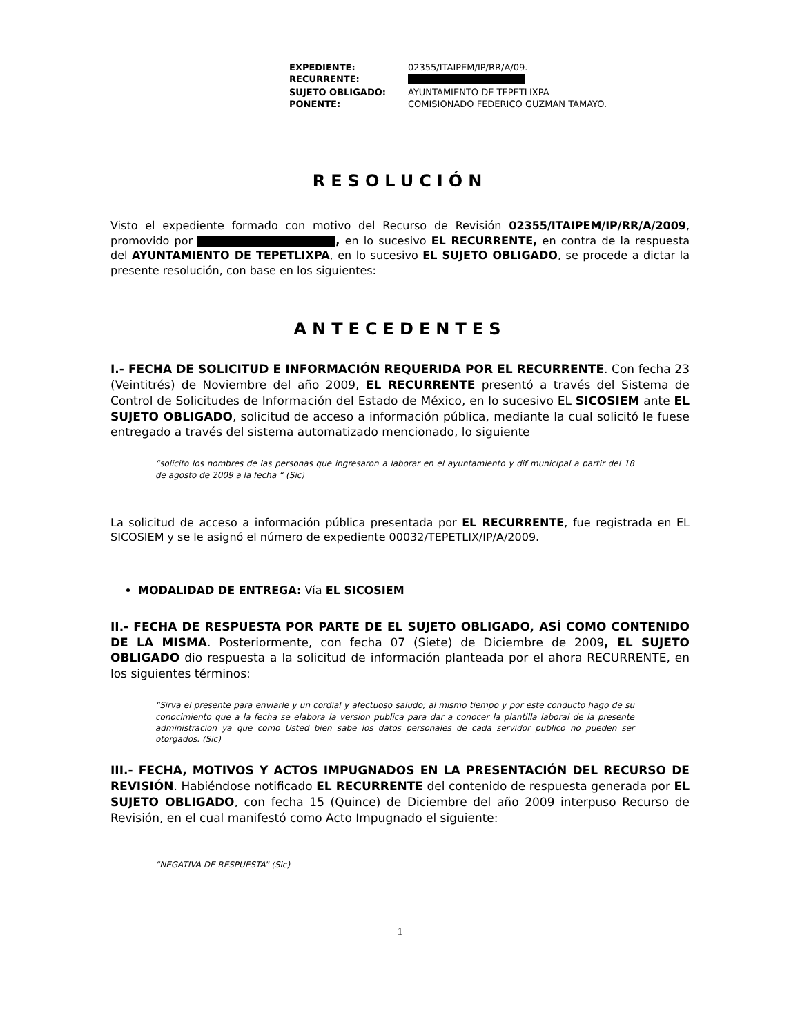| EXPEDIENTE: | 02355/ITAIPEM/IP/RR/A/09. |
| RECURRENTE: | |
| SUJETO OBLIGADO: | AYUNTAMIENTO DE TEPETLIXPA |
| PONENTE: | COMISIONADO FEDERICO GUZMAN TAMAYO. |
RESOLUCIÓN
Visto el expediente formado con motivo del Recurso de Revisión 02355/ITAIPEM/IP/RR/A/2009, promovido por , en lo sucesivo EL RECURRENTE, en contra de la respuesta del AYUNTAMIENTO DE TEPETLIXPA, en lo sucesivo EL SUJETO OBLIGADO, se procede a dictar la presente resolución, con base en los siguientes:
ANTECEDENTES
I.- FECHA DE SOLICITUD E INFORMACIÓN REQUERIDA POR EL RECURRENTE. Con fecha 23 (Veintitrés) de Noviembre del año 2009, EL RECURRENTE presentó a través del Sistema de Control de Solicitudes de Información del Estado de México, en lo sucesivo EL SICOSIEM ante EL SUJETO OBLIGADO, solicitud de acceso a información pública, mediante la cual solicitó le fuese entregado a través del sistema automatizado mencionado, lo siguiente
“solicito los nombres de las personas que ingresaron a laborar en el ayuntamiento y dif municipal a partir del 18 de agosto de 2009 a la fecha “ (Sic)
La solicitud de acceso a información pública presentada por EL RECURRENTE, fue registrada en EL SICOSIEM y se le asignó el número de expediente 00032/TEPETLIX/IP/A/2009.
MODALIDAD DE ENTREGA: Vía EL SICOSIEM
II.- FECHA DE RESPUESTA POR PARTE DE EL SUJETO OBLIGADO, ASÍ COMO CONTENIDO DE LA MISMA. Posteriormente, con fecha 07 (Siete) de Diciembre de 2009, EL SUJETO OBLIGADO dio respuesta a la solicitud de información planteada por el ahora RECURRENTE, en los siguientes términos:
“Sirva el presente para enviarle y un cordial y afectuoso saludo; al mismo tiempo y por este conducto hago de su conocimiento que a la fecha se elabora la version publica para dar a conocer la plantilla laboral de la presente administracion ya que como Usted bien sabe los datos personales de cada servidor publico no pueden ser otorgados. (Sic)
III.- FECHA, MOTIVOS Y ACTOS IMPUGNADOS EN LA PRESENTACIÓN DEL RECURSO DE REVISIÓN. Habiéndose notificado EL RECURRENTE del contenido de respuesta generada por EL SUJETO OBLIGADO, con fecha 15 (Quince) de Diciembre del año 2009 interpuso Recurso de Revisión, en el cual manifestó como Acto Impugnado el siguiente:
“NEGATIVA DE RESPUESTA” (Sic)
1